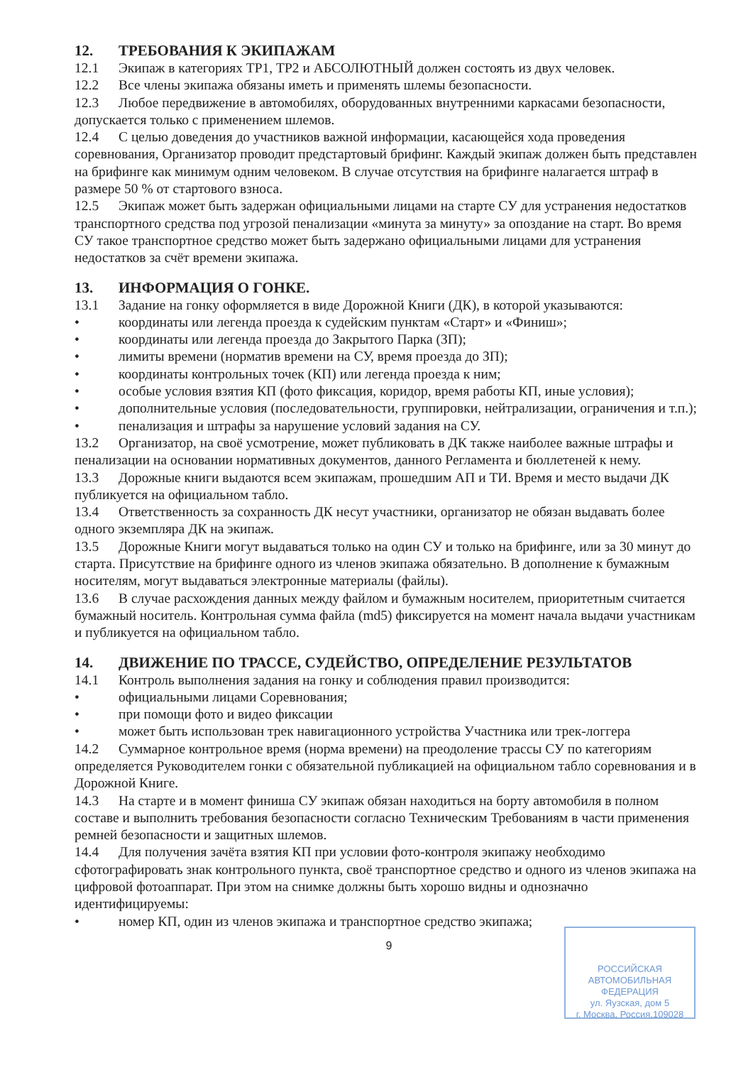12. ТРЕБОВАНИЯ К ЭКИПАЖАМ
12.1 Экипаж в категориях ТР1, ТР2 и АБСОЛЮТНЫЙ должен состоять из двух человек.
12.2 Все члены экипажа обязаны иметь и применять шлемы безопасности.
12.3 Любое передвижение в автомобилях, оборудованных внутренними каркасами безопасности, допускается только с применением шлемов.
12.4 С целью доведения до участников важной информации, касающейся хода проведения соревнования, Организатор проводит предстартовый брифинг. Каждый экипаж должен быть представлен на брифинге как минимум одним человеком. В случае отсутствия на брифинге налагается штраф в размере 50 % от стартового взноса.
12.5 Экипаж может быть задержан официальными лицами на старте СУ для устранения недостатков транспортного средства под угрозой пенализации «минута за минуту» за опоздание на старт. Во время СУ такое транспортное средство может быть задержано официальными лицами для устранения недостатков за счёт времени экипажа.
13. ИНФОРМАЦИЯ О ГОНКЕ.
13.1 Задание на гонку оформляется в виде Дорожной Книги (ДК), в которой указываются:
• координаты или легенда проезда к судейским пунктам «Старт» и «Финиш»;
• координаты или легенда проезда до Закрытого Парка (ЗП);
• лимиты времени (норматив времени на СУ, время проезда до ЗП);
• координаты контрольных точек (КП) или легенда проезда к ним;
• особые условия взятия КП (фото фиксация, коридор, время работы КП, иные условия);
• дополнительные условия (последовательности, группировки, нейтрализации, ограничения и т.п.);
• пенализация и штрафы за нарушение условий задания на СУ.
13.2 Организатор, на своё усмотрение, может публиковать в ДК также наиболее важные штрафы и пенализации на основании нормативных документов, данного Регламента и бюллетеней к нему.
13.3 Дорожные книги выдаются всем экипажам, прошедшим АП и ТИ. Время и место выдачи ДК публикуется на официальном табло.
13.4 Ответственность за сохранность ДК несут участники, организатор не обязан выдавать более одного экземпляра ДК на экипаж.
13.5 Дорожные Книги могут выдаваться только на один СУ и только на брифинге, или за 30 минут до старта. Присутствие на брифинге одного из членов экипажа обязательно. В дополнение к бумажным носителям, могут выдаваться электронные материалы (файлы).
13.6 В случае расхождения данных между файлом и бумажным носителем, приоритетным считается бумажный носитель. Контрольная сумма файла (md5) фиксируется на момент начала выдачи участникам и публикуется на официальном табло.
14. ДВИЖЕНИЕ ПО ТРАССЕ, СУДЕЙСТВО, ОПРЕДЕЛЕНИЕ РЕЗУЛЬТАТОВ
14.1 Контроль выполнения задания на гонку и соблюдения правил производится:
• официальными лицами Соревнования;
• при помощи фото и видео фиксации
• может быть использован трек навигационного устройства Участника или трек-логгера
14.2 Суммарное контрольное время (норма времени) на преодоление трассы СУ по категориям определяется Руководителем гонки с обязательной публикацией на официальном табло соревнования и в Дорожной Книге.
14.3 На старте и в момент финиша СУ экипаж обязан находиться на борту автомобиля в полном составе и выполнить требования безопасности согласно Техническим Требованиям в части применения ремней безопасности и защитных шлемов.
14.4 Для получения зачёта взятия КП при условии фото-контроля экипажу необходимо сфотографировать знак контрольного пункта, своё транспортное средство и одного из членов экипажа на цифровой фотоаппарат. При этом на снимке должны быть хорошо видны и однозначно идентифицируемы:
• номер КП, один из членов экипажа и транспортное средство экипажа;
9
РОССИЙСКАЯ
АВТОМОБИЛЬНАЯ
ФЕДЕРАЦИЯ
ул. Яузская, дом 5
г. Москва, Россия,109028